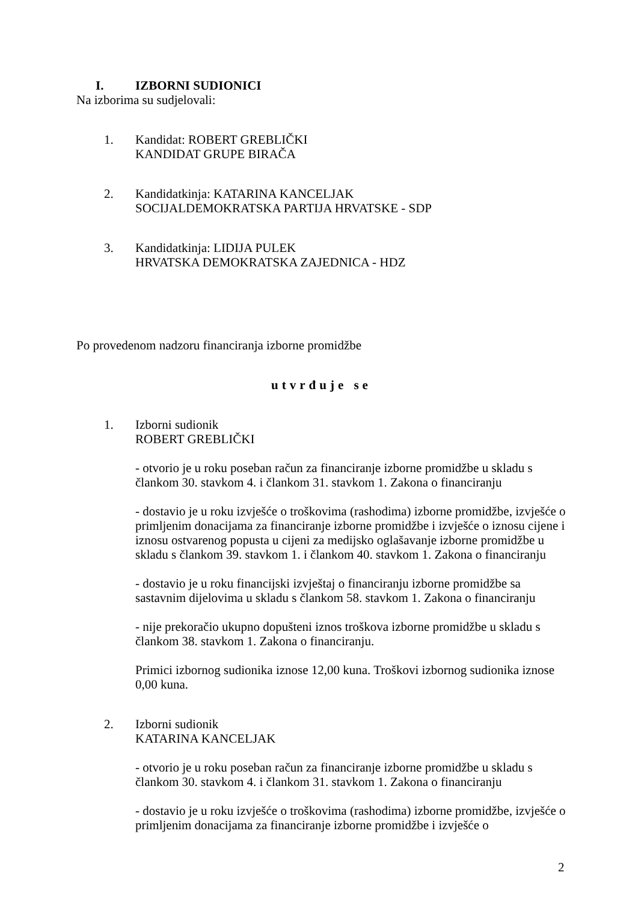I. IZBORNI SUDIONICI
Na izborima su sudjelovali:
1. Kandidat: ROBERT GREBLIČKI
KANDIDAT GRUPE BIRAČA
2. Kandidatkinja: KATARINA KANCELJAK
SOCIJALDEMOKRATSKA PARTIJA HRVATSKE - SDP
3. Kandidatkinja: LIDIJA PULEK
HRVATSKA DEMOKRATSKA ZAJEDNICA - HDZ
Po provedenom nadzoru financiranja izborne promidžbe
utvrđuje se
1. Izborni sudionik
ROBERT GREBLIČKI
- otvorio je u roku poseban račun za financiranje izborne promidžbe u skladu s člankom 30. stavkom 4. i člankom 31. stavkom 1. Zakona o financiranju
- dostavio je u roku izvješće o troškovima (rashodima) izborne promidžbe, izvješće o primljenim donacijama za financiranje izborne promidžbe i izvješće o iznosu cijene i iznosu ostvarenog popusta u cijeni za medijsko oglašavanje izborne promidžbe u skladu s člankom 39. stavkom 1. i člankom 40. stavkom 1. Zakona o financiranju
- dostavio je u roku financijski izvještaj o financiranju izborne promidžbe sa sastavnim dijelovima u skladu s člankom 58. stavkom 1. Zakona o financiranju
- nije prekoračio ukupno dopušteni iznos troškova izborne promidžbe u skladu s člankom 38. stavkom 1. Zakona o financiranju.
Primici izbornog sudionika iznose 12,00 kuna. Troškovi izbornog sudionika iznose 0,00 kuna.
2. Izborni sudionik
KATARINA KANCELJAK
- otvorio je u roku poseban račun za financiranje izborne promidžbe u skladu s člankom 30. stavkom 4. i člankom 31. stavkom 1. Zakona o financiranju
- dostavio je u roku izvješće o troškovima (rashodima) izborne promidžbe, izvješće o primljenim donacijama za financiranje izborne promidžbe i izvješće o
2